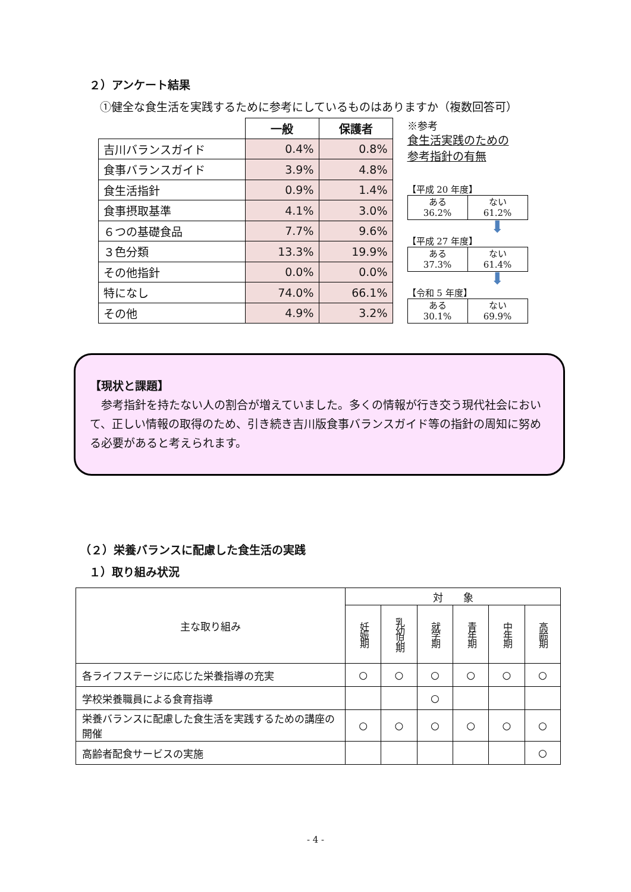２）アンケート結果
①健全な食生活を実践するために参考にしているものはありますか（複数回答可）
| | 一般 | 保護者 |
| --- | --- | --- |
| 吉川バランスガイド | 0.4% | 0.8% |
| 食事バランスガイド | 3.9% | 4.8% |
| 食生活指針 | 0.9% | 1.4% |
| 食事摂取基準 | 4.1% | 3.0% |
| ６つの基礎食品 | 7.7% | 9.6% |
| ３色分類 | 13.3% | 19.9% |
| その他指針 | 0.0% | 0.0% |
| 特になし | 74.0% | 66.1% |
| その他 | 4.9% | 3.2% |
※参考
食生活実践のための
参考指針の有無
【平成 20 年度】
| ある 36.2% | ない 61.2% |
⬇
【平成 27 年度】
| ある 37.3% | ない 61.4% |
⬇
【令和 5 年度】
| ある 30.1% | ない 69.9% |
【現状と課題】
　参考指針を持たない人の割合が増えていました。多くの情報が行き交う現代社会において、正しい情報の取得のため、引き続き吉川版食事バランスガイド等の指針の周知に努める必要があると考えられます。
（２）栄養バランスに配慮した食生活の実践
１）取り組み状況
| 主な取り組み | 対 象 | | | | | |
| | 妊娠期 | 乳幼児期 | 就学期 | 青年期 | 中年期 | 高齢期 |
| 各ライフステージに応じた栄養指導の充実 | ○ | ○ | ○ | ○ | ○ | ○ |
| 学校栄養職員による食育指導 | | | ○ | | | |
| 栄養バランスに配慮した食生活を実践するための講座の開催 | ○ | ○ | ○ | ○ | ○ | ○ |
| 高齢者配食サービスの実施 | | | | | | ○ |
- 4 -